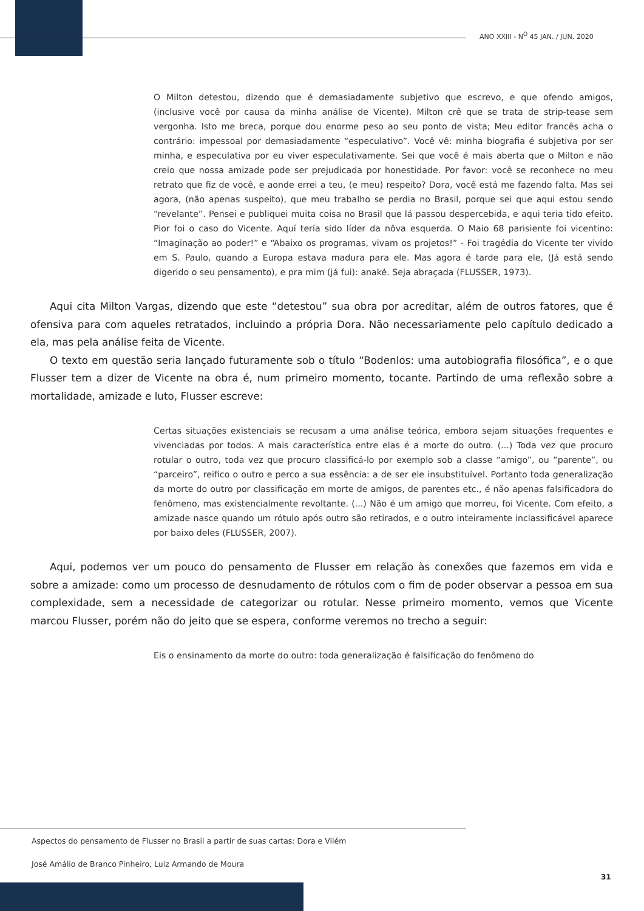ANO XXIII - N<sup>O</sup> 45 JAN. / JUN. 2020
O Milton detestou, dizendo que é demasiadamente subjetivo que escrevo, e que ofendo amigos, (inclusive você por causa da minha análise de Vicente). Milton crê que se trata de strip-tease sem vergonha. Isto me breca, porque dou enorme peso ao seu ponto de vista; Meu editor francês acha o contrário: impessoal por demasiadamente “especulativo”. Você vê: minha biografia é subjetiva por ser minha, e especulativa por eu viver especulativamente. Sei que você é mais aberta que o Milton e não creio que nossa amizade pode ser prejudicada por honestidade. Por favor: você se reconhece no meu retrato que fiz de você, e aonde errei a teu, (e meu) respeito? Dora, você está me fazendo falta. Mas sei agora, (não apenas suspeito), que meu trabalho se perdia no Brasil, porque sei que aqui estou sendo “revelante”. Pensei e publiquei muita coisa no Brasil que lá passou despercebida, e aqui teria tido efeito. Pior foi o caso do Vicente. Aquí tería sido líder da nôva esquerda. O Maio 68 parisiente foi vicentino: “Imaginação ao poder!” e “Abaixo os programas, vivam os projetos!” - Foi tragédia do Vicente ter vivido em S. Paulo, quando a Europa estava madura para ele. Mas agora é tarde para ele, (Já está sendo digerido o seu pensamento), e pra mim (já fui): anaké. Seja abraçada (FLUSSER, 1973).
Aqui cita Milton Vargas, dizendo que este “detestou” sua obra por acreditar, além de outros fatores, que é ofensiva para com aqueles retratados, incluindo a própria Dora. Não necessariamente pelo capítulo dedicado a ela, mas pela análise feita de Vicente.
O texto em questão seria lançado futuramente sob o título “Bodenlos: uma autobiografia filosófica”, e o que Flusser tem a dizer de Vicente na obra é, num primeiro momento, tocante. Partindo de uma reflexão sobre a mortalidade, amizade e luto, Flusser escreve:
Certas situações existenciais se recusam a uma análise teórica, embora sejam situações frequentes e vivenciadas por todos. A mais característica entre elas é a morte do outro. (...) Toda vez que procuro rotular o outro, toda vez que procuro classificá-lo por exemplo sob a classe “amigo”, ou “parente”, ou “parceiro”, reifico o outro e perco a sua essência: a de ser ele insubstituível. Portanto toda generalização da morte do outro por classificação em morte de amigos, de parentes etc., é não apenas falsificadora do fenômeno, mas existencialmente revoltante. (...) Não é um amigo que morreu, foi Vicente. Com efeito, a amizade nasce quando um rótulo após outro são retirados, e o outro inteiramente inclassificável aparece por baixo deles (FLUSSER, 2007).
Aqui, podemos ver um pouco do pensamento de Flusser em relação às conexões que fazemos em vida e sobre a amizade: como um processo de desnudamento de rótulos com o fim de poder observar a pessoa em sua complexidade, sem a necessidade de categorizar ou rotular. Nesse primeiro momento, vemos que Vicente marcou Flusser, porém não do jeito que se espera, conforme veremos no trecho a seguir:
Eis o ensinamento da morte do outro: toda generalização é falsificação do fenômeno do
Aspectos do pensamento de Flusser no Brasil a partir de suas cartas: Dora e Vilém
José Amálio de Branco Pinheiro, Luiz Armando de Moura
31